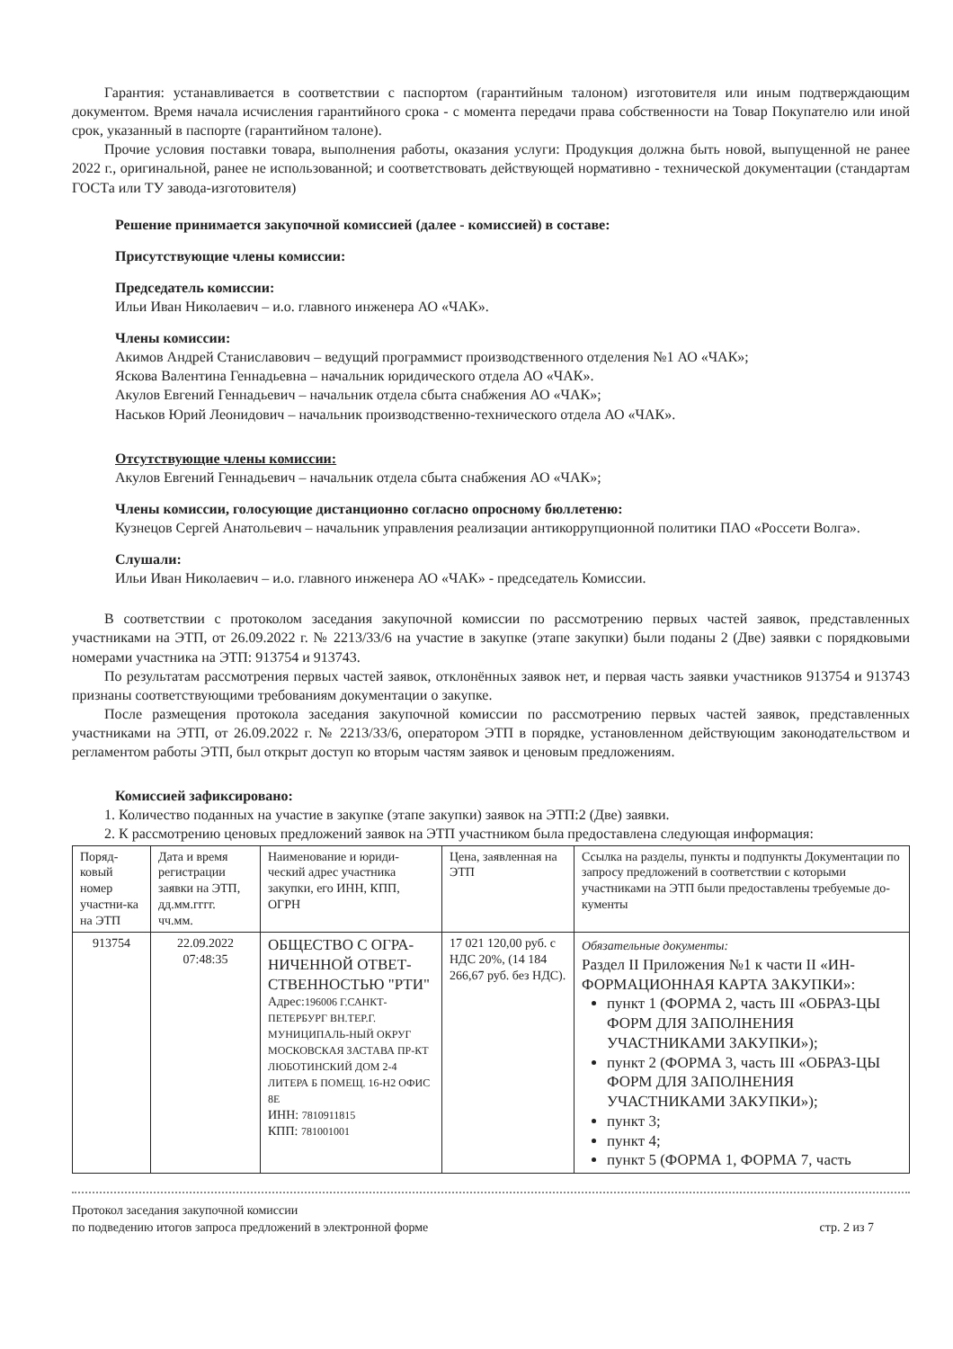Гарантия: устанавливается в соответствии с паспортом (гарантийным талоном) изготовителя или иным подтверждающим документом. Время начала исчисления гарантийного срока - с момента передачи права собственности на Товар Покупателю или иной срок, указанный в паспорте (гарантийном талоне).
Прочие условия поставки товара, выполнения работы, оказания услуги: Продукция должна быть новой, выпущенной не ранее 2022 г., оригинальной, ранее не использованной; и соответствовать действующей нормативно - технической документации (стандартам ГОСТа или ТУ завода-изготовителя)
Решение принимается закупочной комиссией (далее - комиссией) в составе:
Присутствующие члены комиссии:
Председатель комиссии:
Ильи Иван Николаевич – и.о. главного инженера АО «ЧАК».
Члены комиссии:
Акимов Андрей Станиславович – ведущий программист производственного отделения №1 АО «ЧАК»;
Яскова Валентина Геннадьевна – начальник юридического отдела АО «ЧАК».
Акулов Евгений Геннадьевич – начальник отдела сбыта снабжения АО «ЧАК»;
Наськов Юрий Леонидович – начальник производственно-технического отдела АО «ЧАК».
Отсутствующие члены комиссии:
Акулов Евгений Геннадьевич – начальник отдела сбыта снабжения АО «ЧАК»;
Члены комиссии, голосующие дистанционно согласно опросному бюллетеню:
Кузнецов Сергей Анатольевич – начальник управления реализации антикоррупционной политики ПАО «Россети Волга».
Слушали:
Ильи Иван Николаевич – и.о. главного инженера АО «ЧАК» - председатель Комиссии.
В соответствии с протоколом заседания закупочной комиссии по рассмотрению первых частей заявок, представленных участниками на ЭТП, от 26.09.2022 г. № 2213/33/6 на участие в закупке (этапе закупки) были поданы 2 (Две) заявки с порядковыми номерами участника на ЭТП: 913754 и 913743.
По результатам рассмотрения первых частей заявок, отклонённых заявок нет, и первая часть заявки участников 913754 и 913743 признаны соответствующими требованиям документации о закупке.
После размещения протокола заседания закупочной комиссии по рассмотрению первых частей заявок, представленных участниками на ЭТП, от 26.09.2022 г. № 2213/33/6, оператором ЭТП в порядке, установленном действующим законодательством и регламентом работы ЭТП, был открыт доступ ко вторым частям заявок и ценовым предложениям.
Комиссией зафиксировано:
1. Количество поданных на участие в закупке (этапе закупки) заявок на ЭТП:2 (Две) заявки.
2. К рассмотрению ценовых предложений заявок на ЭТП участником была предоставлена следующая информация:
| Поряд-ковый номер участни-ка на ЭТП | Дата и время регистрации заявки на ЭТП, дд.мм.гггг. чч.мм. | Наименование и юриди-ческий адрес участника закупки, его ИНН, КПП, ОГРН | Цена, заявленная на ЭТП | Ссылка на разделы, пункты и подпункты Документации по запросу предложений в соответствии с которыми участниками на ЭТП были предоставлены требуемые до-кументы |
| 913754 | 22.09.2022 07:48:35 | ОБЩЕСТВО С ОГРА-НИЧЕННОЙ ОТВЕТ-СТВЕННОСТЬЮ "РТИ" Адрес: 196006 Г.САНКТ-ПЕТЕРБУРГ ВН.ТЕР.Г. МУНИЦИПАЛЬ-НЫЙ ОКРУГ МОСКОВСКАЯ ЗАСТАВА ПР-КТ ЛЮБОТИНСКИЙ ДОМ 2-4 ЛИТЕРА Б ПОМЕЩ. 16-Н2 ОФИС 8Е ИНН: 7810911815 КПП: 781001001 | 17 021 120,00 руб. с НДС 20%, (14 184 266,67 руб. без НДС). | Обязательные документы: Раздел II Приложения №1 к части II «ИН-ФОРМАЦИОННАЯ КАРТА ЗАКУПКИ»: пункт 1 (ФОРМА 2, часть III «ОБРАЗ-ЦЫ ФОРМ ДЛЯ ЗАПОЛНЕНИЯ УЧАСТНИКАМИ ЗАКУПКИ»); пункт 2 (ФОРМА 3, часть III «ОБРАЗ-ЦЫ ФОРМ ДЛЯ ЗАПОЛНЕНИЯ УЧАСТНИКАМИ ЗАКУПКИ»); пункт 3; пункт 4; пункт 5 (ФОРМА 1, ФОРМА 7, часть |
Протокол заседания закупочной комиссии
по подведению итогов запроса предложений в электронной форме
стр. 2 из 7